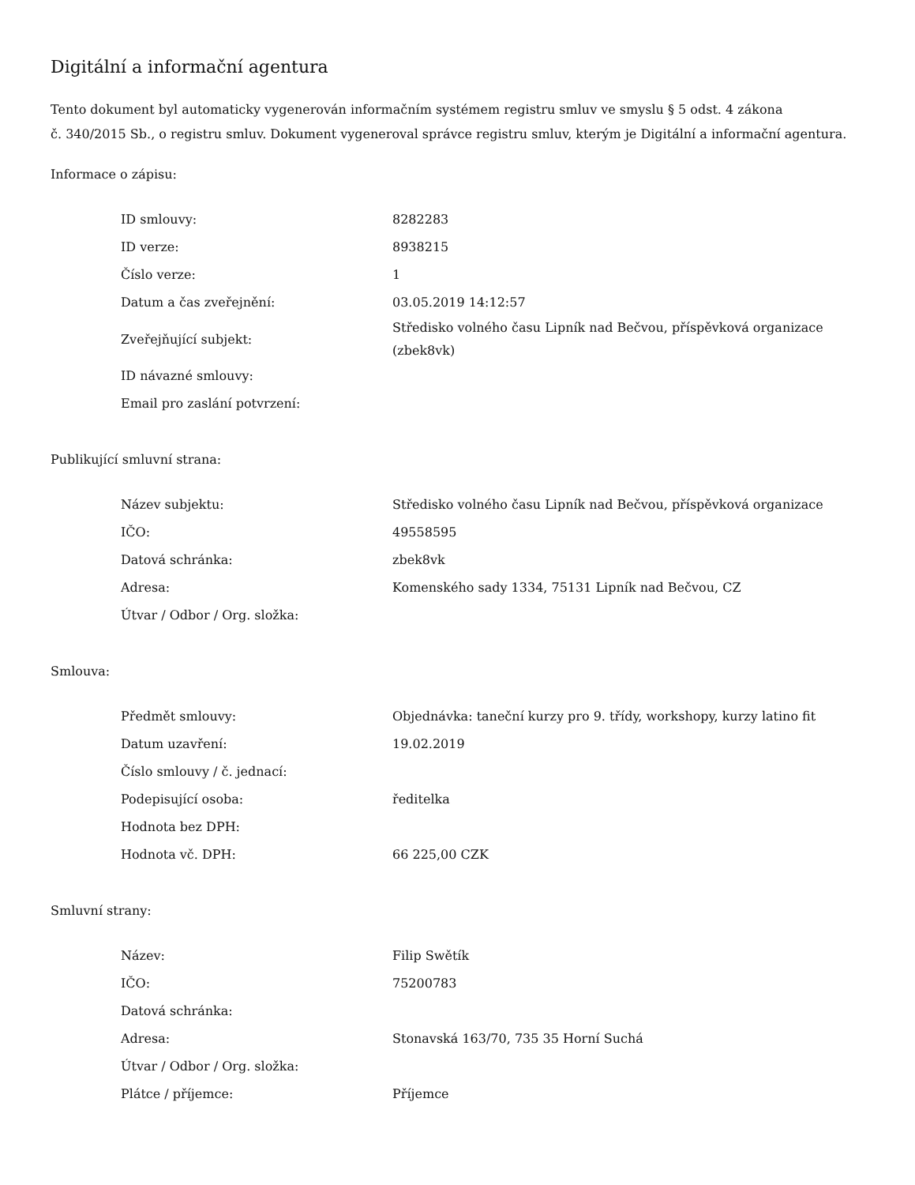Digitální a informační agentura
Tento dokument byl automaticky vygenerován informačním systémem registru smluv ve smyslu § 5 odst. 4 zákona
č. 340/2015 Sb., o registru smluv. Dokument vygeneroval správce registru smluv, kterým je Digitální a informační agentura.
Informace o zápisu:
| ID smlouvy: | 8282283 |
| ID verze: | 8938215 |
| Číslo verze: | 1 |
| Datum a čas zveřejnění: | 03.05.2019 14:12:57 |
| Zveřejňující subjekt: | Středisko volného času Lipník nad Bečvou, příspěvková organizace (zbek8vk) |
| ID návazné smlouvy: | |
| Email pro zaslání potvrzení: | |
Publikující smluvní strana:
| Název subjektu: | Středisko volného času Lipník nad Bečvou, příspěvková organizace |
| IČO: | 49558595 |
| Datová schránka: | zbek8vk |
| Adresa: | Komenského sady 1334, 75131 Lipník nad Bečvou, CZ |
| Útvar / Odbor / Org. složka: | |
Smlouva:
| Předmět smlouvy: | Objednávka: taneční kurzy pro 9. třídy, workshopy, kurzy latino fit |
| Datum uzavření: | 19.02.2019 |
| Číslo smlouvy / č. jednací: | |
| Podepisující osoba: | ředitelka |
| Hodnota bez DPH: | |
| Hodnota vč. DPH: | 66 225,00 CZK |
Smluvní strany:
| Název: | Filip Swětík |
| IČO: | 75200783 |
| Datová schránka: | |
| Adresa: | Stonavská 163/70, 735 35 Horní Suchá |
| Útvar / Odbor / Org. složka: | |
| Plátce / příjemce: | Příjemce |